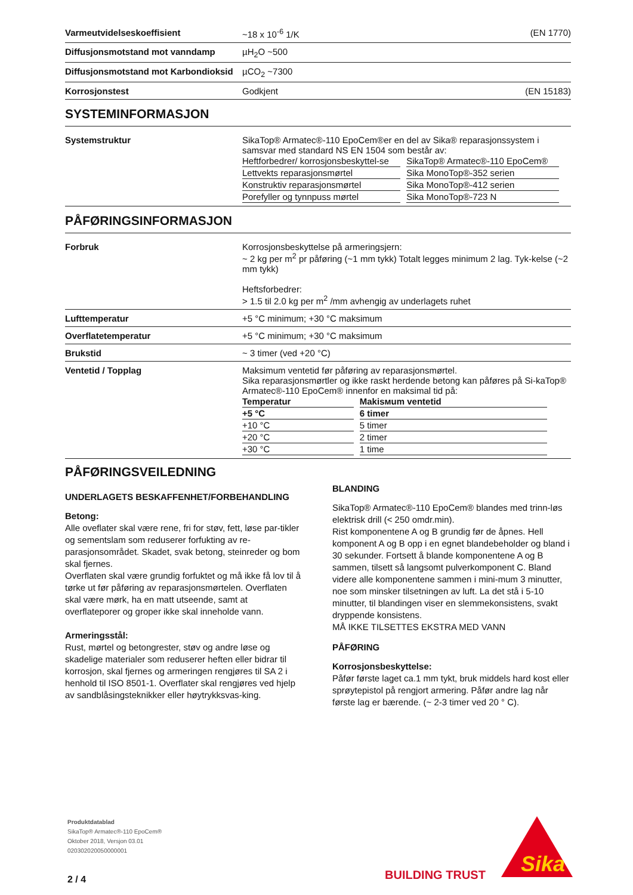Varmeutvidelseskoeffisient ~18 x 10<sup>-6</sup> 1/K (EN 1770)
Diffusjonsmotstand mot vanndamp µH<sub>2</sub>O ~500
Diffusjonsmotstand mot Karbondioksid
µCO<sub>2</sub> ~7300
Korrosjonstest Godkjent (EN 15183)
SYSTEMINFORMASJON
Systemstruktur SikaTop® Armatec®-110 EpoCem®er en del av Sika® reparasjonssystem i samsvar med standard NS EN 1504 som består av:
| Heftforbedrer/ korrosjonsbeskyttel-se | SikaTop® Armatec®-110 EpoCem® |
| Lettvekts reparasjonsmørtel | Sika MonoTop®-352 serien |
| Konstruktiv reparasjonsmørtel | Sika MonoTop®-412 serien |
| Porefyller og tynnpuss mørtel | Sika MonoTop®-723 N |
PÅFØRINGSINFORMASJON
Forbruk Korrosjonsbeskyttelse på armeringsjern:
~ 2 kg per m<sup>2</sup> pr påføring (~1 mm tykk) Totalt legges minimum 2 lag. Tyk-kelse (~2 mm tykk)
Heftsforbedrer:
> 1.5 til 2.0 kg per m<sup>2</sup> /mm avhengig av underlagets ruhet
Lufttemperatur +5 °C minimum; +30 °C maksimum
Overflatetemperatur +5 °C minimum; +30 °C maksimum
Brukstid ~ 3 timer (ved +20 °C)
Ventetid / Topplag Maksimum ventetid før påføring av reparasjonsmørtel.
Sika reparasjonsmørtler og ikke raskt herdende betong kan påføres på Si-kaTop® Armatec®-110 EpoCem® innenfor en maksimal tid på:
| Temperatur | Makisмum ventetid | | |
| --- | --- | --- | --- |
| +5 °C | 6 timer | | |
| +10 °C | 5 timer | | |
| +20 °C | 2 timer | | |
| +30 °C | 1 time | | |
PÅFØRINGSVEILEDNING
UNDERLAGETS BESKAFFENHET/FORBEHANDLING
Betong:
Alle oveflater skal være rene, fri for støv, fett, løse par-tikler og sementslam som reduserer forfukting av re-parasjonsområdet. Skadet, svak betong, steinreder og bom skal fjernes.
Overflaten skal være grundig forfuktet og må ikke få lov til å tørke ut før påføring av reparasjonsmørtelen. Overflaten skal være mørk, ha en matt utseende, samt at overflateporer og groper ikke skal inneholde vann.
Armeringsstål:
Rust, mørtel og betongrester, støv og andre løse og skadelige materialer som reduserer heften eller bidrar til korrosjon, skal fjernes og armeringen rengjøres til SA 2 i henhold til ISO 8501-1. Overflater skal rengjøres ved hjelp av sandblåsingsteknikker eller høytrykksvas-king.
BLANDING
SikaTop® Armatec®-110 EpoCem® blandes med trinn-løs elektrisk drill (< 250 omdr.min).
Rist komponentene A og B grundig før de åpnes. Hell komponent A og B opp i en egnet blandebeholder og bland i 30 sekunder. Fortsett å blande komponentene A og B sammen, tilsett så langsomt pulverkomponent C. Bland videre alle komponentene sammen i mini-mum 3 minutter, noe som minsker tilsetningen av luft. La det stå i 5-10 minutter, til blandingen viser en slemmekonsistens, svakt dryppende konsistens.
MÅ IKKE TILSETTES EKSTRA MED VANN
PÅFØRING
Korrosjonsbeskyttelse:
Påfør første laget ca.1 mm tykt, bruk middels hard kost eller sprøytepistol på rengjort armering. Påfør andre lag når første lag er bærende. (~ 2-3 timer ved 20 ° C).
Produktdatablad
SikaTop® Armatec®-110 EpoCem®
Oktober 2018, Versjon 03.01
020302020050000001
2 / 4
BUILDING TRUST
Sika